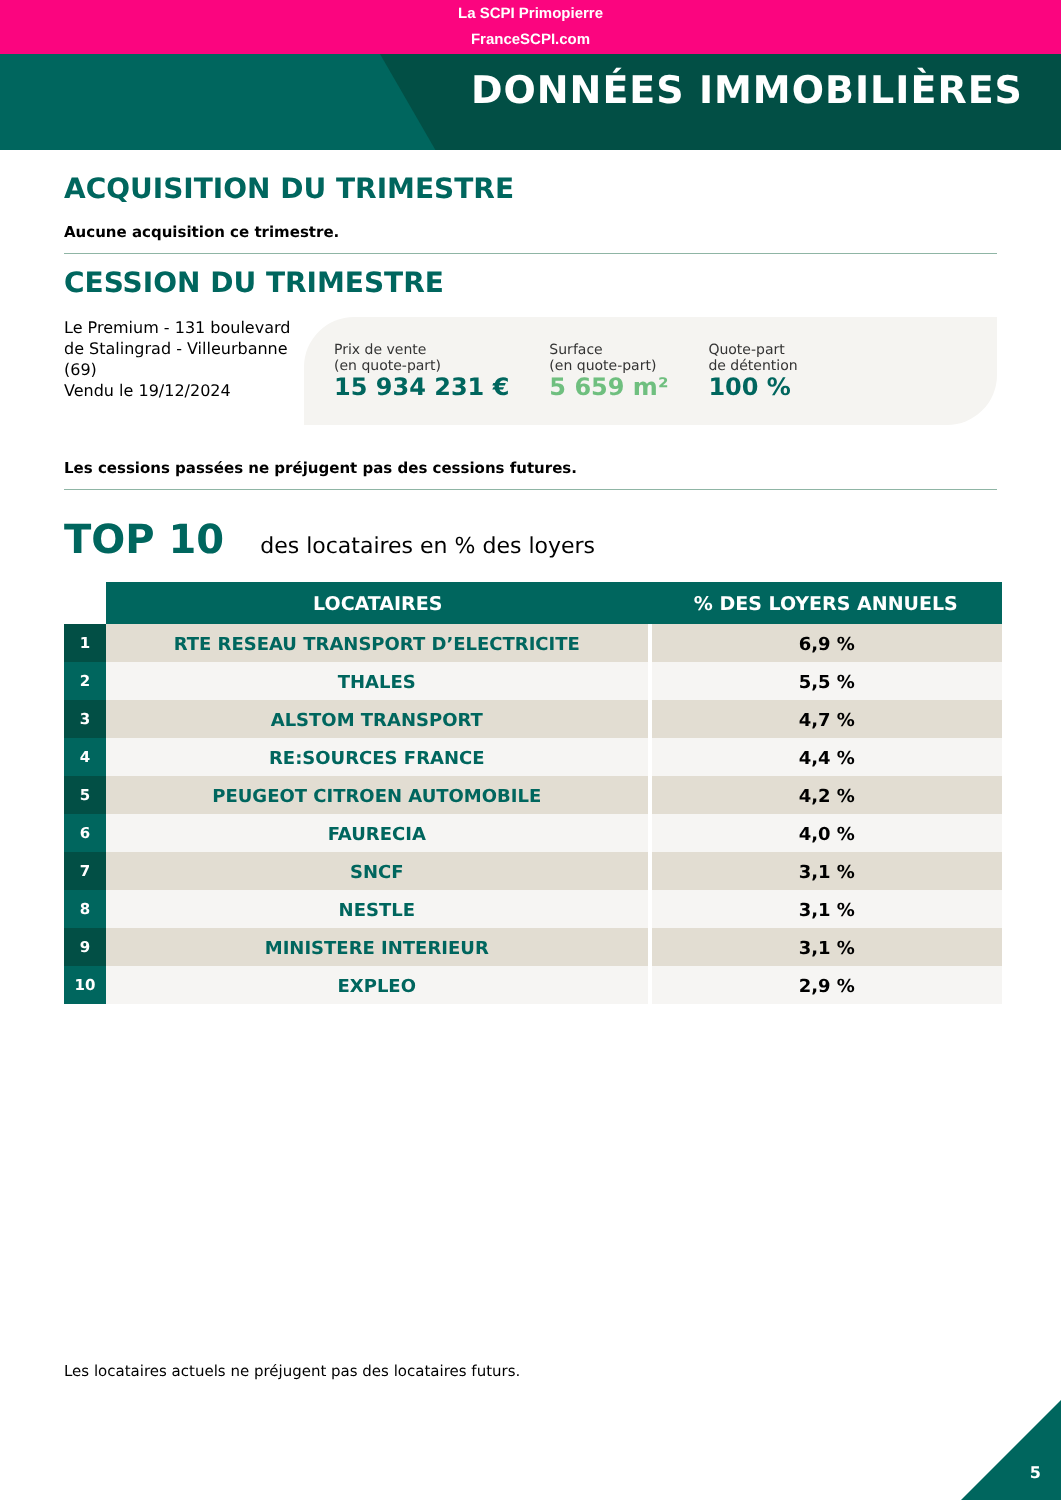La SCPI Primopierre
FranceSCPI.com
DONNÉES IMMOBILIÈRES
ACQUISITION DU TRIMESTRE
Aucune acquisition ce trimestre.
CESSION DU TRIMESTRE
Le Premium - 131 boulevard de Stalingrad - Villeurbanne (69)
Vendu le 19/12/2024
Prix de vente
(en quote-part)
15 934 231 €
Surface
(en quote-part)
5 659 m²
Quote-part
de détention
100 %
Les cessions passées ne préjugent pas des cessions futures.
TOP 10 des locataires en % des loyers
| | LOCATAIRES | % DES LOYERS ANNUELS |
| --- | --- | --- |
| 1 | RTE RESEAU TRANSPORT D’ELECTRICITE | 6,9 % |
| 2 | THALES | 5,5 % |
| 3 | ALSTOM TRANSPORT | 4,7 % |
| 4 | RE:SOURCES FRANCE | 4,4 % |
| 5 | PEUGEOT CITROEN AUTOMOBILE | 4,2 % |
| 6 | FAURECIA | 4,0 % |
| 7 | SNCF | 3,1 % |
| 8 | NESTLE | 3,1 % |
| 9 | MINISTERE INTERIEUR | 3,1 % |
| 10 | EXPLEO | 2,9 % |
Les locataires actuels ne préjugent pas des locataires futurs.
5